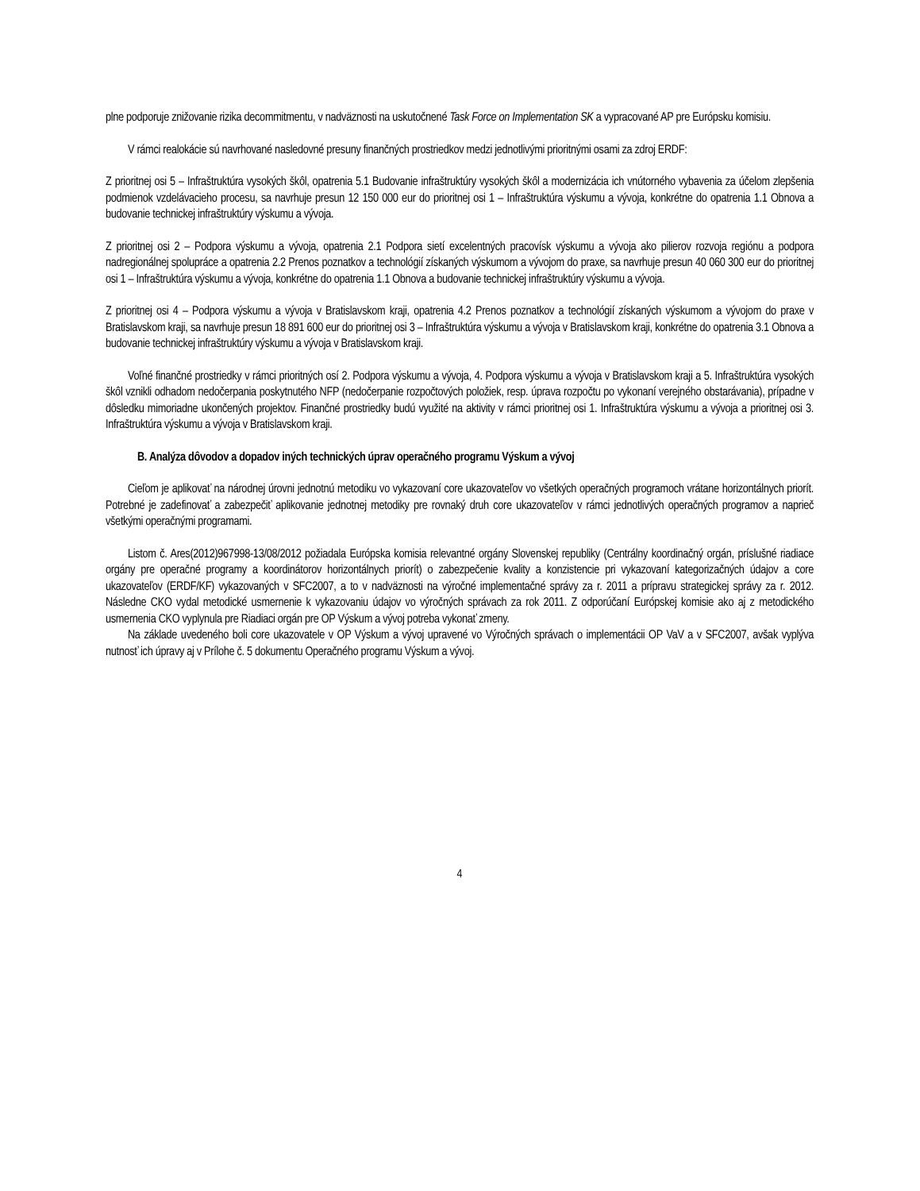plne podporuje znižovanie rizika decommitmentu, v nadväznosti na uskutočnené Task Force on Implementation SK a vypracované AP pre Európsku komisiu.
V rámci realokácie sú navrhované nasledovné presuny finančných prostriedkov medzi jednotlivými prioritnými osami za zdroj ERDF:
Z prioritnej osi 5 – Infraštruktúra vysokých škôl, opatrenia 5.1 Budovanie infraštruktúry vysokých škôl a modernizácia ich vnútorného vybavenia za účelom zlepšenia podmienok vzdelávacieho procesu, sa navrhuje presun 12 150 000 eur do prioritnej osi 1 – Infraštruktúra výskumu a vývoja, konkrétne do opatrenia 1.1 Obnova a budovanie technickej infraštruktúry výskumu a vývoja.
Z prioritnej osi 2 – Podpora výskumu a vývoja, opatrenia 2.1 Podpora sietí excelentných pracovísk výskumu a vývoja ako pilierov rozvoja regiónu a podpora nadregionálnej spolupráce a opatrenia 2.2 Prenos poznatkov a technológií získaných výskumom a vývojom do praxe, sa navrhuje presun 40 060 300 eur do prioritnej osi 1 – Infraštruktúra výskumu a vývoja, konkrétne do opatrenia 1.1 Obnova a budovanie technickej infraštruktúry výskumu a vývoja.
Z prioritnej osi 4 – Podpora výskumu a vývoja v Bratislavskom kraji, opatrenia 4.2 Prenos poznatkov a technológií získaných výskumom a vývojom do praxe v Bratislavskom kraji, sa navrhuje presun 18 891 600 eur do prioritnej osi 3 – Infraštruktúra výskumu a vývoja v Bratislavskom kraji, konkrétne do opatrenia 3.1 Obnova a budovanie technickej infraštruktúry výskumu a vývoja v Bratislavskom kraji.
Voľné finančné prostriedky v rámci prioritných osí 2. Podpora výskumu a vývoja, 4. Podpora výskumu a vývoja v Bratislavskom kraji a 5. Infraštruktúra vysokých škôl vznikli odhadom nedočerpania poskytnutého NFP (nedočerpanie rozpočtových položiek, resp. úprava rozpočtu po vykonaní verejného obstarávania), prípadne v dôsledku mimoriadne ukončených projektov. Finančné prostriedky budú využité na aktivity v rámci prioritnej osi 1. Infraštruktúra výskumu a vývoja a prioritnej osi 3. Infraštruktúra výskumu a vývoja v Bratislavskom kraji.
B. Analýza dôvodov a dopadov iných technických úprav operačného programu Výskum a vývoj
Cieľom je aplikovať na národnej úrovni jednotnú metodiku vo vykazovaní core ukazovateľov vo všetkých operačných programoch vrátane horizontálnych priorít. Potrebné je zadefinovať a zabezpečiť aplikovanie jednotnej metodiky pre rovnaký druh core ukazovateľov v rámci jednotlivých operačných programov a naprieč všetkými operačnými programami.
Listom č. Ares(2012)967998-13/08/2012 požiadala Európska komisia relevantné orgány Slovenskej republiky (Centrálny koordinačný orgán, príslušné riadiace orgány pre operačné programy a koordinátorov horizontálnych priorít) o zabezpečenie kvality a konzistencie pri vykazovaní kategorizačných údajov a core ukazovateľov (ERDF/KF) vykazovaných v SFC2007, a to v nadväznosti na výročné implementačné správy za r. 2011 a prípravu strategickej správy za r. 2012. Následne CKO vydal metodické usmernenie k vykazovaniu údajov vo výročných správach za rok 2011. Z odporúčaní Európskej komisie ako aj z metodického usmernenia CKO vyplynula pre Riadiaci orgán pre OP Výskum a vývoj potreba vykonať zmeny.
Na základe uvedeného boli core ukazovatele v OP Výskum a vývoj upravené vo Výročných správach o implementácii OP VaV a v SFC2007, avšak vyplýva nutnosť ich úpravy aj v Prílohe č. 5 dokumentu Operačného programu Výskum a vývoj.
4